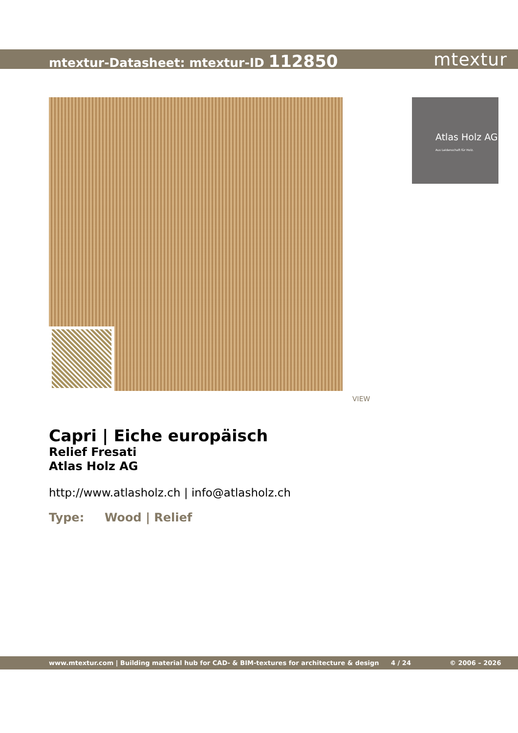mtextur-Datasheet: mtextur-ID 112850
mtextur
Atlas Holz AG
Aus Leidenschaft für Holz.
VIEW
Capri | Eiche europäisch
Relief Fresati
Atlas Holz AG
http://www.atlasholz.ch | info@atlasholz.ch
Type: Wood | Relief
www.mtextur.com | Building material hub for CAD- & BIM-textures for architecture & design 4 / 24 © 2006 – 2026